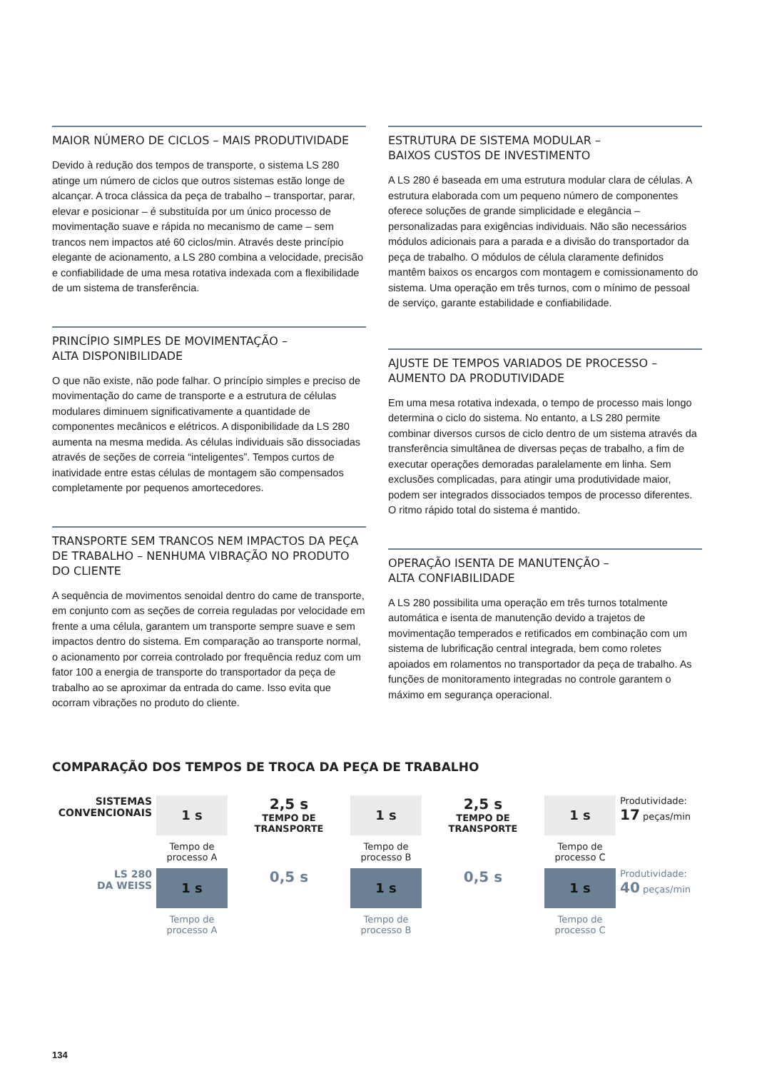MAIOR NÚMERO DE CICLOS – MAIS PRODUTIVIDADE
Devido à redução dos tempos de transporte, o sistema LS 280 atinge um número de ciclos que outros sistemas estão longe de alcançar. A troca clássica da peça de trabalho – transportar, parar, elevar e posicionar – é substituída por um único processo de movimentação suave e rápida no mecanismo de came – sem trancos nem impactos até 60 ciclos/min. Através deste princípio elegante de acionamento, a LS 280 combina a velocidade, precisão e confiabilidade de uma mesa rotativa indexada com a flexibilidade de um sistema de transferência.
PRINCÍPIO SIMPLES DE MOVIMENTAÇÃO –
ALTA DISPONIBILIDADE
O que não existe, não pode falhar. O princípio simples e preciso de movimentação do came de transporte e a estrutura de células modulares diminuem significativamente a quantidade de componentes mecânicos e elétricos. A disponibilidade da LS 280 aumenta na mesma medida. As células individuais são dissociadas através de seções de correia “inteligentes”. Tempos curtos de inatividade entre estas células de montagem são compensados completamente por pequenos amortecedores.
TRANSPORTE SEM TRANCOS NEM IMPACTOS DA PEÇA DE TRABALHO – NENHUMA VIBRAÇÃO NO PRODUTO DO CLIENTE
A sequência de movimentos senoidal dentro do came de transporte, em conjunto com as seções de correia reguladas por velocidade em frente a uma célula, garantem um transporte sempre suave e sem impactos dentro do sistema. Em comparação ao transporte normal, o acionamento por correia controlado por frequência reduz com um fator 100 a energia de transporte do transportador da peça de trabalho ao se aproximar da entrada do came. Isso evita que ocorram vibrações no produto do cliente.
ESTRUTURA DE SISTEMA MODULAR –
BAIXOS CUSTOS DE INVESTIMENTO
A LS 280 é baseada em uma estrutura modular clara de células. A estrutura elaborada com um pequeno número de componentes oferece soluções de grande simplicidade e elegância – personalizadas para exigências individuais. Não são necessários módulos adicionais para a parada e a divisão do transportador da peça de trabalho. O módulos de célula claramente definidos mantêm baixos os encargos com montagem e comissionamento do sistema. Uma operação em três turnos, com o mínimo de pessoal de serviço, garante estabilidade e confiabilidade.
AJUSTE DE TEMPOS VARIADOS DE PROCESSO –
AUMENTO DA PRODUTIVIDADE
Em uma mesa rotativa indexada, o tempo de processo mais longo determina o ciclo do sistema. No entanto, a LS 280 permite combinar diversos cursos de ciclo dentro de um sistema através da transferência simultânea de diversas peças de trabalho, a fim de executar operações demoradas paralelamente em linha. Sem exclusões complicadas, para atingir uma produtividade maior, podem ser integrados dissociados tempos de processo diferentes. O ritmo rápido total do sistema é mantido.
OPERAÇÃO ISENTA DE MANUTENÇÃO –
ALTA CONFIABILIDADE
A LS 280 possibilita uma operação em três turnos totalmente automática e isenta de manutenção devido a trajetos de movimentação temperados e retificados em combinação com um sistema de lubrificação central integrada, bem como roletes apoiados em rolamentos no transportador da peça de trabalho. As funções de monitoramento integradas no controle garantem o máximo em segurança operacional.
COMPARAÇÃO DOS TEMPOS DE TROCA DA PEÇA DE TRABALHO
SISTEMAS CONVENCIONAIS
1 s
2,5 s
TEMPO DE TRANSPORTE
1 s
2,5 s
TEMPO DE TRANSPORTE
1 s
Produtividade:
17 peças/min
Tempo de processo A
Tempo de processo B
Tempo de processo C
LS 280
DA WEISS
1 s
0,5 s
1 s
0,5 s
1 s
Produtividade:
40 peças/min
Tempo de processo A
Tempo de processo B
Tempo de processo C
134